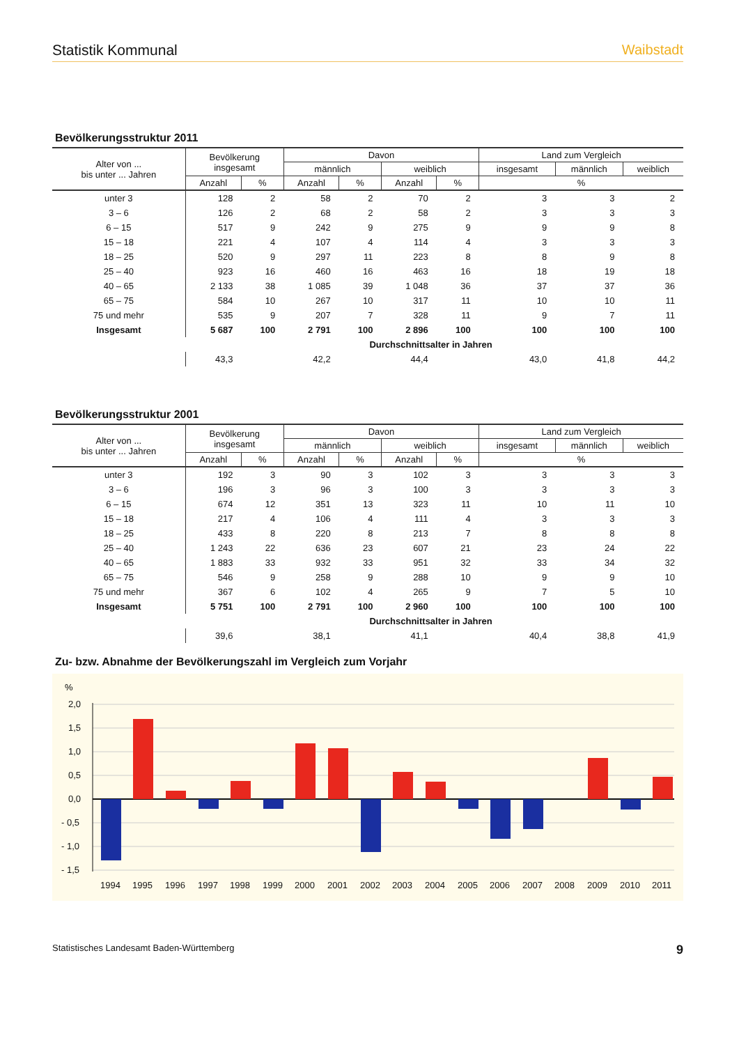Statistik Kommunal Waibstadt
Bevölkerungsstruktur 2011
| Alter von ... bis unter ... Jahren | Bevölkerung insgesamt | | Davon | | | | Land zum Vergleich | | |
| --- | --- | --- | --- | --- | --- | --- | --- | --- | --- |
| | | | männlich | | weiblich | | insgesamt | männlich | weiblich |
| | Anzahl | % | Anzahl | % | Anzahl | % | % | | |
| unter 3 | 128 | 2 | 58 | 2 | 70 | 2 | 3 | 3 | 2 |
| 3 – 6 | 126 | 2 | 68 | 2 | 58 | 2 | 3 | 3 | 3 |
| 6 – 15 | 517 | 9 | 242 | 9 | 275 | 9 | 9 | 9 | 8 |
| 15 – 18 | 221 | 4 | 107 | 4 | 114 | 4 | 3 | 3 | 3 |
| 18 – 25 | 520 | 9 | 297 | 11 | 223 | 8 | 8 | 9 | 8 |
| 25 – 40 | 923 | 16 | 460 | 16 | 463 | 16 | 18 | 19 | 18 |
| 40 – 65 | 2 133 | 38 | 1 085 | 39 | 1 048 | 36 | 37 | 37 | 36 |
| 65 – 75 | 584 | 10 | 267 | 10 | 317 | 11 | 10 | 10 | 11 |
| 75 und mehr | 535 | 9 | 207 | 7 | 328 | 11 | 9 | 7 | 11 |
| Insgesamt | 5 687 | 100 | 2 791 | 100 | 2 896 | 100 | 100 | 100 | 100 |
| | Durchschnittsalter in Jahren | | | | | | | | |
| | 43,3 | | 42,2 | | 44,4 | | 43,0 | 41,8 | 44,2 |
Bevölkerungsstruktur 2001
| Alter von ... bis unter ... Jahren | Bevölkerung insgesamt | | Davon | | | | Land zum Vergleich | | |
| --- | --- | --- | --- | --- | --- | --- | --- | --- | --- |
| | | | männlich | | weiblich | | insgesamt | männlich | weiblich |
| | Anzahl | % | Anzahl | % | Anzahl | % | % | | |
| unter 3 | 192 | 3 | 90 | 3 | 102 | 3 | 3 | 3 | 3 |
| 3 – 6 | 196 | 3 | 96 | 3 | 100 | 3 | 3 | 3 | 3 |
| 6 – 15 | 674 | 12 | 351 | 13 | 323 | 11 | 10 | 11 | 10 |
| 15 – 18 | 217 | 4 | 106 | 4 | 111 | 4 | 3 | 3 | 3 |
| 18 – 25 | 433 | 8 | 220 | 8 | 213 | 7 | 8 | 8 | 8 |
| 25 – 40 | 1 243 | 22 | 636 | 23 | 607 | 21 | 23 | 24 | 22 |
| 40 – 65 | 1 883 | 33 | 932 | 33 | 951 | 32 | 33 | 34 | 32 |
| 65 – 75 | 546 | 9 | 258 | 9 | 288 | 10 | 9 | 9 | 10 |
| 75 und mehr | 367 | 6 | 102 | 4 | 265 | 9 | 7 | 5 | 10 |
| Insgesamt | 5 751 | 100 | 2 791 | 100 | 2 960 | 100 | 100 | 100 | 100 |
| | Durchschnittsalter in Jahren | | | | | | | | |
| | 39,6 | | 38,1 | | 41,1 | | 40,4 | 38,8 | 41,9 |
Zu- bzw. Abnahme der Bevölkerungszahl im Vergleich zum Vorjahr
%
2,0
1,5
1,0
0,5
0,0
- 0,5
- 1,0
- 1,5
1994
1995
1996
1997
1998
1999
2000
2001
2002
2003
2004
2005
2006
2007
2008
2009
2010
2011
Statistisches Landesamt Baden-Württemberg 9